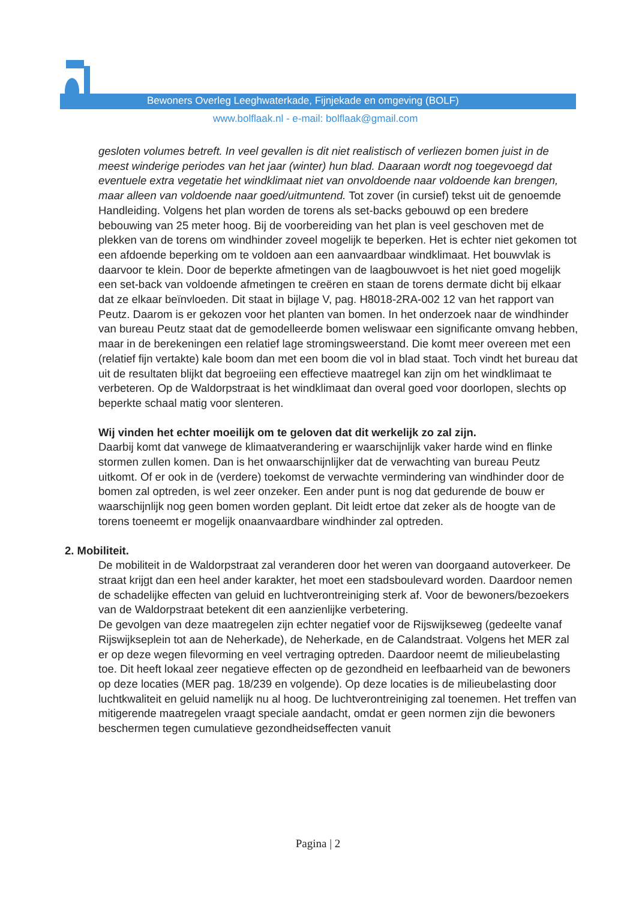Bewoners Overleg Leeghwaterkade, Fijnjekade en omgeving (BOLF)
www.bolflaak.nl - e-mail: bolflaak@gmail.com
gesloten volumes betreft. In veel gevallen is dit niet realistisch of verliezen bomen juist in de meest winderige periodes van het jaar (winter) hun blad. Daaraan wordt nog toegevoegd dat eventuele extra vegetatie het windklimaat niet van onvoldoende naar voldoende kan brengen, maar alleen van voldoende naar goed/uitmuntend. Tot zover (in cursief) tekst uit de genoemde Handleiding. Volgens het plan worden de torens als set-backs gebouwd op een bredere bebouwing van 25 meter hoog. Bij de voorbereiding van het plan is veel geschoven met de plekken van de torens om windhinder zoveel mogelijk te beperken. Het is echter niet gekomen tot een afdoende beperking om te voldoen aan een aanvaardbaar windklimaat. Het bouwvlak is daarvoor te klein. Door de beperkte afmetingen van de laagbouwvoet is het niet goed mogelijk een set-back van voldoende afmetingen te creëren en staan de torens dermate dicht bij elkaar dat ze elkaar beïnvloeden. Dit staat in bijlage V, pag. H8018-2RA-002 12 van het rapport van Peutz. Daarom is er gekozen voor het planten van bomen. In het onderzoek naar de windhinder van bureau Peutz staat dat de gemodelleerde bomen weliswaar een significante omvang hebben, maar in de berekeningen een relatief lage stromingsweerstand. Die komt meer overeen met een (relatief fijn vertakte) kale boom dan met een boom die vol in blad staat. Toch vindt het bureau dat uit de resultaten blijkt dat begroeiing een effectieve maatregel kan zijn om het windklimaat te verbeteren. Op de Waldorpstraat is het windklimaat dan overal goed voor doorlopen, slechts op beperkte schaal matig voor slenteren.
Wij vinden het echter moeilijk om te geloven dat dit werkelijk zo zal zijn.
Daarbij komt dat vanwege de klimaatverandering er waarschijnlijk vaker harde wind en flinke stormen zullen komen. Dan is het onwaarschijnlijker dat de verwachting van bureau Peutz uitkomt. Of er ook in de (verdere) toekomst de verwachte vermindering van windhinder door de bomen zal optreden, is wel zeer onzeker. Een ander punt is nog dat gedurende de bouw er waarschijnlijk nog geen bomen worden geplant. Dit leidt ertoe dat zeker als de hoogte van de torens toeneemt er mogelijk onaanvaardbare windhinder zal optreden.
2. Mobiliteit.
De mobiliteit in de Waldorpstraat zal veranderen door het weren van doorgaand autoverkeer. De straat krijgt dan een heel ander karakter, het moet een stadsboulevard worden. Daardoor nemen de schadelijke effecten van geluid en luchtverontreiniging sterk af. Voor de bewoners/bezoekers van de Waldorpstraat betekent dit een aanzienlijke verbetering.
De gevolgen van deze maatregelen zijn echter negatief voor de Rijswijkseweg (gedeelte vanaf Rijswijkseplein tot aan de Neherkade), de Neherkade, en de Calandstraat. Volgens het MER zal er op deze wegen filevorming en veel vertraging optreden. Daardoor neemt de milieubelasting toe. Dit heeft lokaal zeer negatieve effecten op de gezondheid en leefbaarheid van de bewoners op deze locaties (MER pag. 18/239 en volgende). Op deze locaties is de milieubelasting door luchtkwaliteit en geluid namelijk nu al hoog. De luchtverontreiniging zal toenemen. Het treffen van mitigerende maatregelen vraagt speciale aandacht, omdat er geen normen zijn die bewoners beschermen tegen cumulatieve gezondheidseffecten vanuit
Pagina | 2